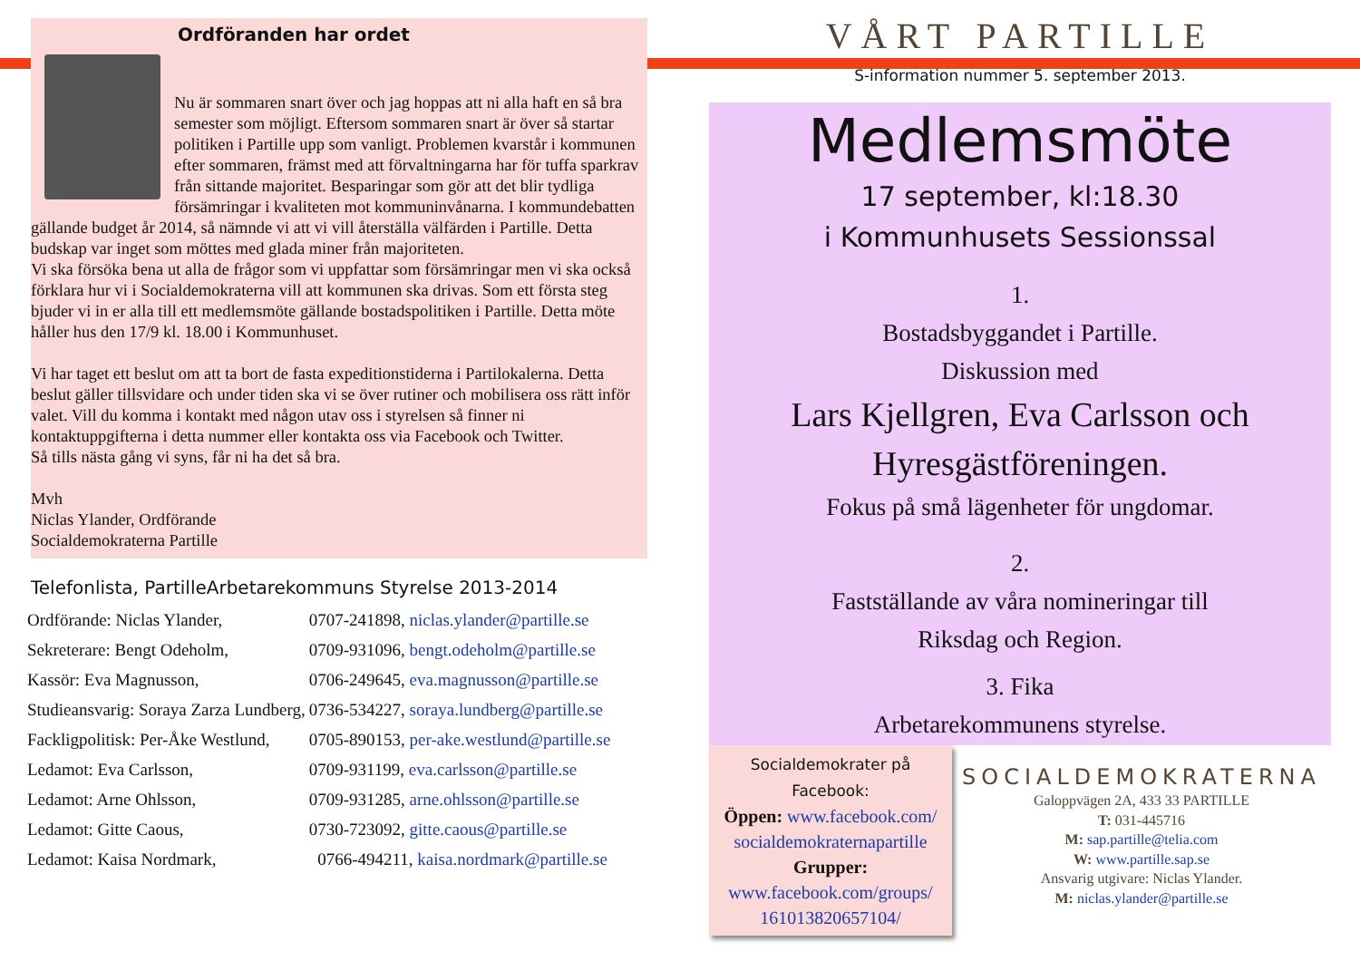Ordföranden har ordet
Nu är sommaren snart över och jag hoppas att ni alla haft en så bra semester som möjligt. Eftersom sommaren snart är över så startar politiken i Partille upp som vanligt. Problemen kvarstår i kommunen efter sommaren, främst med att förvaltningarna har för tuffa sparkrav från sittande majoritet. Besparingar som gör att det blir tydliga försämringar i kvaliteten mot kommuninvånarna. I kommundebatten gällande budget år 2014, så nämnde vi att vi vill återställa välfärden i Partille. Detta budskap var inget som möttes med glada miner från majoriteten.
Vi ska försöka bena ut alla de frågor som vi uppfattar som försämringar men vi ska också förklara hur vi i Socialdemokraterna vill att kommunen ska drivas. Som ett första steg bjuder vi in er alla till ett medlemsmöte gällande bostadspolitiken i Partille. Detta möte håller hus den 17/9 kl. 18.00 i Kommunhuset.
Vi har taget ett beslut om att ta bort de fasta expeditionstiderna i Partilokalerna. Detta beslut gäller tillsvidare och under tiden ska vi se över rutiner och mobilisera oss rätt inför valet. Vill du komma i kontakt med någon utav oss i styrelsen så finner ni kontaktuppgifterna i detta nummer eller kontakta oss via Facebook och Twitter.
Så tills nästa gång vi syns, får ni ha det så bra.
Mvh
Niclas Ylander, Ordförande
Socialdemokraterna Partille
Telefonlista, PartilleArbetarekommuns Styrelse 2013-2014
| Ordförande: Niclas Ylander, | 0707-241898, niclas.ylander@partille.se |
| Sekreterare: Bengt Odeholm, | 0709-931096, bengt.odeholm@partille.se |
| Kassör: Eva Magnusson, | 0706-249645, eva.magnusson@partille.se |
| Studieansvarig: Soraya Zarza Lundberg, | 0736-534227, soraya.lundberg@partille.se |
| Fackligpolitisk: Per-Åke Westlund, | 0705-890153, per-ake.westlund@partille.se |
| Ledamot: Eva Carlsson, | 0709-931199, eva.carlsson@partille.se |
| Ledamot: Arne Ohlsson, | 0709-931285, arne.ohlsson@partille.se |
| Ledamot: Gitte Caous, | 0730-723092, gitte.caous@partille.se |
| Ledamot: Kaisa Nordmark, | 0766-494211, kaisa.nordmark@partille.se |
VÅRT PARTILLE
S-information nummer 5. september 2013.
Medlemsmöte
17 september, kl:18.30
i Kommunhusets Sessionssal
1.
Bostadsbyggandet i Partille.
Diskussion med
Lars Kjellgren, Eva Carlsson och Hyresgästföreningen.
Fokus på små lägenheter för ungdomar.
2.
Fastställande av våra nomineringar till
Riksdag och Region.
3. Fika
Arbetarekommunens styrelse.
Socialdemokrater på
Facebook:
Öppen: www.facebook.com/ socialdemokraternapartille
Grupper:
www.facebook.com/groups/ 161013820657104/
SOCIALDEMOKRATERNA
Galoppvägen 2A, 433 33 PARTILLE
T: 031-445716
M: sap.partille@telia.com
W: www.partille.sap.se
Ansvarig utgivare: Niclas Ylander.
M: niclas.ylander@partille.se